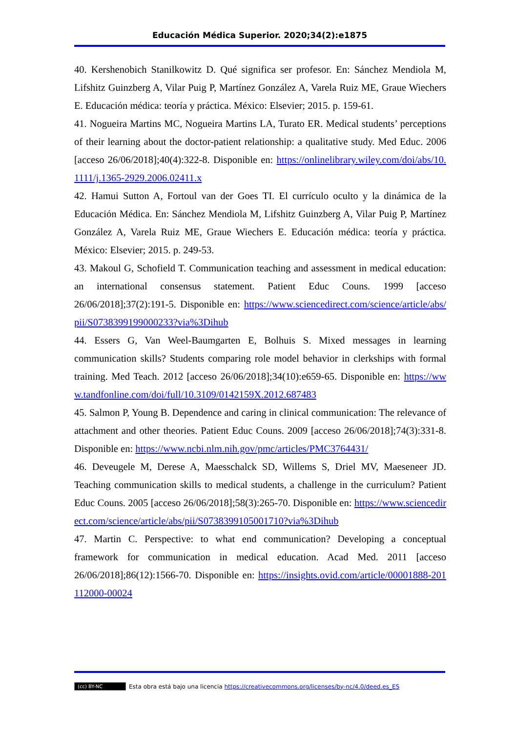Educación Médica Superior. 2020;34(2):e1875
40. Kershenobich Stanilkowitz D. Qué significa ser profesor. En: Sánchez Mendiola M, Lifshitz Guinzberg A, Vilar Puig P, Martínez González A, Varela Ruiz ME, Graue Wiechers E. Educación médica: teoría y práctica. México: Elsevier; 2015. p. 159-61.
41. Nogueira Martins MC, Nogueira Martins LA, Turato ER. Medical students’ perceptions of their learning about the doctor-patient relationship: a qualitative study. Med Educ. 2006 [acceso 26/06/2018];40(4):322-8. Disponible en: https://onlinelibrary.wiley.com/doi/abs/10.1111/j.1365-2929.2006.02411.x
42. Hamui Sutton A, Fortoul van der Goes TI. El currículo oculto y la dinámica de la Educación Médica. En: Sánchez Mendiola M, Lifshitz Guinzberg A, Vilar Puig P, Martínez González A, Varela Ruiz ME, Graue Wiechers E. Educación médica: teoría y práctica. México: Elsevier; 2015. p. 249-53.
43. Makoul G, Schofield T. Communication teaching and assessment in medical education: an international consensus statement. Patient Educ Couns. 1999 [acceso 26/06/2018];37(2):191-5. Disponible en: https://www.sciencedirect.com/science/article/abs/pii/S0738399199000233?via%3Dihub
44. Essers G, Van Weel-Baumgarten E, Bolhuis S. Mixed messages in learning communication skills? Students comparing role model behavior in clerkships with formal training. Med Teach. 2012 [acceso 26/06/2018];34(10):e659-65. Disponible en: https://www.tandfonline.com/doi/full/10.3109/0142159X.2012.687483
45. Salmon P, Young B. Dependence and caring in clinical communication: The relevance of attachment and other theories. Patient Educ Couns. 2009 [acceso 26/06/2018];74(3):331-8. Disponible en: https://www.ncbi.nlm.nih.gov/pmc/articles/PMC3764431/
46. Deveugele M, Derese A, Maesschalck SD, Willems S, Driel MV, Maeseneer JD. Teaching communication skills to medical students, a challenge in the curriculum? Patient Educ Couns. 2005 [acceso 26/06/2018];58(3):265-70. Disponible en: https://www.sciencedirect.com/science/article/abs/pii/S0738399105001710?via%3Dihub
47. Martin C. Perspective: to what end communication? Developing a conceptual framework for communication in medical education. Acad Med. 2011 [acceso 26/06/2018];86(12):1566-70. Disponible en: https://insights.ovid.com/article/00001888-201112000-00024
(cc) BY-NC Esta obra está bajo una licencia https://creativecommons.org/licenses/by-nc/4.0/deed.es_ES